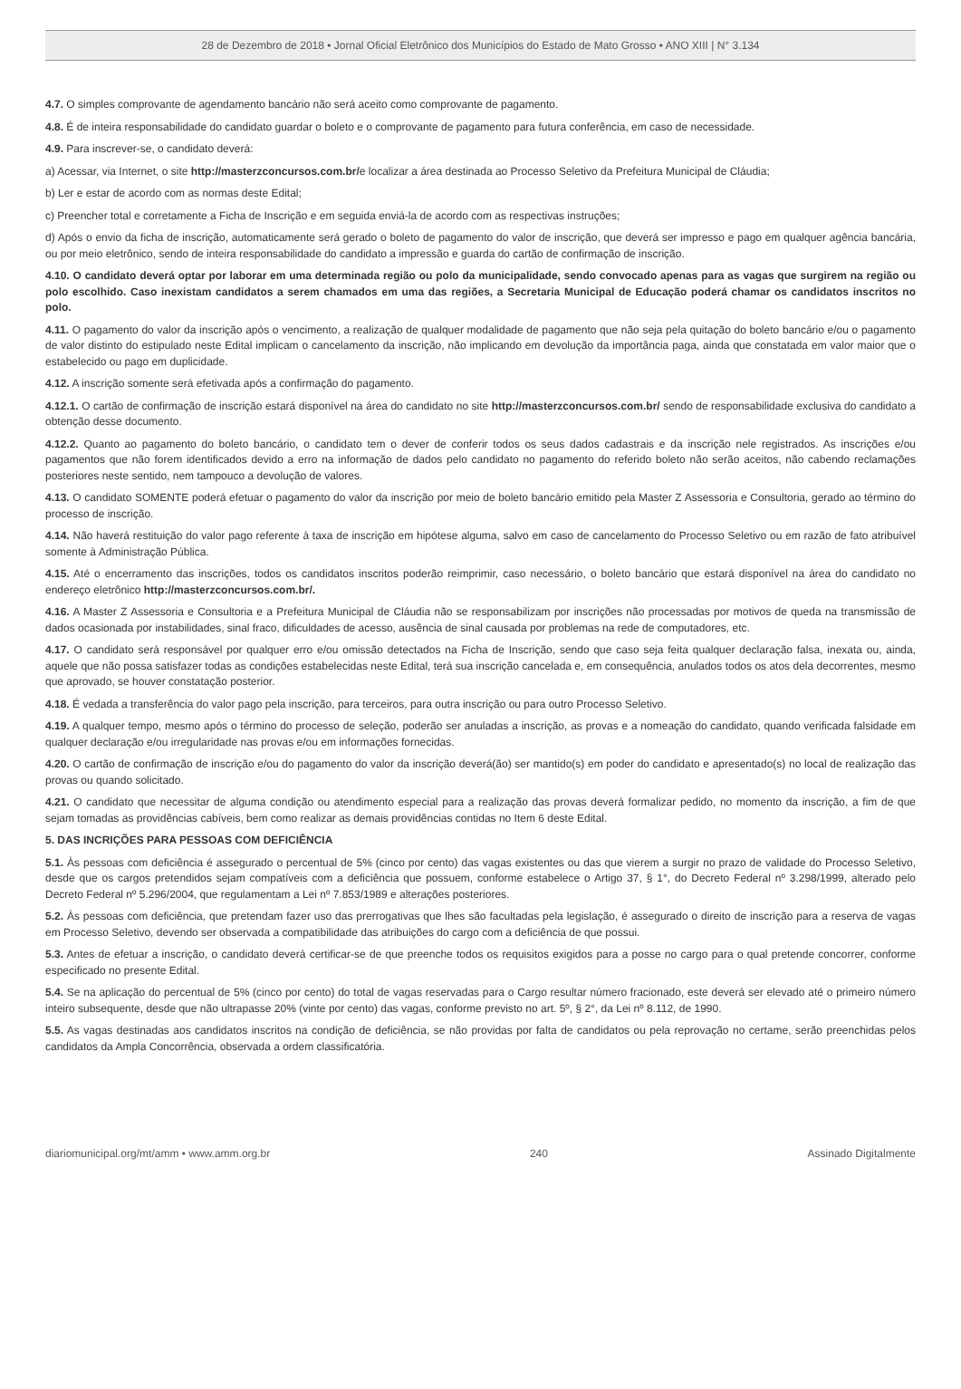28 de Dezembro de 2018 • Jornal Oficial Eletrônico dos Municípios do Estado de Mato Grosso • ANO XIII | N° 3.134
4.7. O simples comprovante de agendamento bancário não será aceito como comprovante de pagamento.
4.8. É de inteira responsabilidade do candidato guardar o boleto e o comprovante de pagamento para futura conferência, em caso de necessidade.
4.9. Para inscrever-se, o candidato deverá:
a) Acessar, via Internet, o site http://masterzconcursos.com.br/e localizar a área destinada ao Processo Seletivo da Prefeitura Municipal de Cláudia;
b) Ler e estar de acordo com as normas deste Edital;
c) Preencher total e corretamente a Ficha de Inscrição e em seguida enviá-la de acordo com as respectivas instruções;
d) Após o envio da ficha de inscrição, automaticamente será gerado o boleto de pagamento do valor de inscrição, que deverá ser impresso e pago em qualquer agência bancária, ou por meio eletrônico, sendo de inteira responsabilidade do candidato a impressão e guarda do cartão de confirmação de inscrição.
4.10. O candidato deverá optar por laborar em uma determinada região ou polo da municipalidade, sendo convocado apenas para as vagas que surgirem na região ou polo escolhido. Caso inexistam candidatos a serem chamados em uma das regiões, a Secretaria Municipal de Educação poderá chamar os candidatos inscritos no polo.
4.11. O pagamento do valor da inscrição após o vencimento, a realização de qualquer modalidade de pagamento que não seja pela quitação do boleto bancário e/ou o pagamento de valor distinto do estipulado neste Edital implicam o cancelamento da inscrição, não implicando em devolução da importância paga, ainda que constatada em valor maior que o estabelecido ou pago em duplicidade.
4.12. A inscrição somente será efetivada após a confirmação do pagamento.
4.12.1. O cartão de confirmação de inscrição estará disponível na área do candidato no site http://masterzconcursos.com.br/ sendo de responsabilidade exclusiva do candidato a obtenção desse documento.
4.12.2. Quanto ao pagamento do boleto bancário, o candidato tem o dever de conferir todos os seus dados cadastrais e da inscrição nele registrados. As inscrições e/ou pagamentos que não forem identificados devido a erro na informação de dados pelo candidato no pagamento do referido boleto não serão aceitos, não cabendo reclamações posteriores neste sentido, nem tampouco a devolução de valores.
4.13. O candidato SOMENTE poderá efetuar o pagamento do valor da inscrição por meio de boleto bancário emitido pela Master Z Assessoria e Consultoria, gerado ao término do processo de inscrição.
4.14. Não haverá restituição do valor pago referente à taxa de inscrição em hipótese alguma, salvo em caso de cancelamento do Processo Seletivo ou em razão de fato atribuível somente à Administração Pública.
4.15. Até o encerramento das inscrições, todos os candidatos inscritos poderão reimprimir, caso necessário, o boleto bancário que estará disponível na área do candidato no endereço eletrônico http://masterzconcursos.com.br/.
4.16. A Master Z Assessoria e Consultoria e a Prefeitura Municipal de Cláudia não se responsabilizam por inscrições não processadas por motivos de queda na transmissão de dados ocasionada por instabilidades, sinal fraco, dificuldades de acesso, ausência de sinal causada por problemas na rede de computadores, etc.
4.17. O candidato será responsável por qualquer erro e/ou omissão detectados na Ficha de Inscrição, sendo que caso seja feita qualquer declaração falsa, inexata ou, ainda, aquele que não possa satisfazer todas as condições estabelecidas neste Edital, terá sua inscrição cancelada e, em consequência, anulados todos os atos dela decorrentes, mesmo que aprovado, se houver constatação posterior.
4.18. É vedada a transferência do valor pago pela inscrição, para terceiros, para outra inscrição ou para outro Processo Seletivo.
4.19. A qualquer tempo, mesmo após o término do processo de seleção, poderão ser anuladas a inscrição, as provas e a nomeação do candidato, quando verificada falsidade em qualquer declaração e/ou irregularidade nas provas e/ou em informações fornecidas.
4.20. O cartão de confirmação de inscrição e/ou do pagamento do valor da inscrição deverá(ão) ser mantido(s) em poder do candidato e apresentado(s) no local de realização das provas ou quando solicitado.
4.21. O candidato que necessitar de alguma condição ou atendimento especial para a realização das provas deverá formalizar pedido, no momento da inscrição, a fim de que sejam tomadas as providências cabíveis, bem como realizar as demais providências contidas no Item 6 deste Edital.
5. DAS INCRIÇÕES PARA PESSOAS COM DEFICIÊNCIA
5.1. Às pessoas com deficiência é assegurado o percentual de 5% (cinco por cento) das vagas existentes ou das que vierem a surgir no prazo de validade do Processo Seletivo, desde que os cargos pretendidos sejam compatíveis com a deficiência que possuem, conforme estabelece o Artigo 37, § 1°, do Decreto Federal nº 3.298/1999, alterado pelo Decreto Federal nº 5.296/2004, que regulamentam a Lei nº 7.853/1989 e alterações posteriores.
5.2. Às pessoas com deficiência, que pretendam fazer uso das prerrogativas que lhes são facultadas pela legislação, é assegurado o direito de inscrição para a reserva de vagas em Processo Seletivo, devendo ser observada a compatibilidade das atribuições do cargo com a deficiência de que possui.
5.3. Antes de efetuar a inscrição, o candidato deverá certificar-se de que preenche todos os requisitos exigidos para a posse no cargo para o qual pretende concorrer, conforme especificado no presente Edital.
5.4. Se na aplicação do percentual de 5% (cinco por cento) do total de vagas reservadas para o Cargo resultar número fracionado, este deverá ser elevado até o primeiro número inteiro subsequente, desde que não ultrapasse 20% (vinte por cento) das vagas, conforme previsto no art. 5º, § 2°, da Lei nº 8.112, de 1990.
5.5. As vagas destinadas aos candidatos inscritos na condição de deficiência, se não providas por falta de candidatos ou pela reprovação no certame, serão preenchidas pelos candidatos da Ampla Concorrência, observada a ordem classificatória.
diariomunicipal.org/mt/amm • www.amm.org.br 240 Assinado Digitalmente